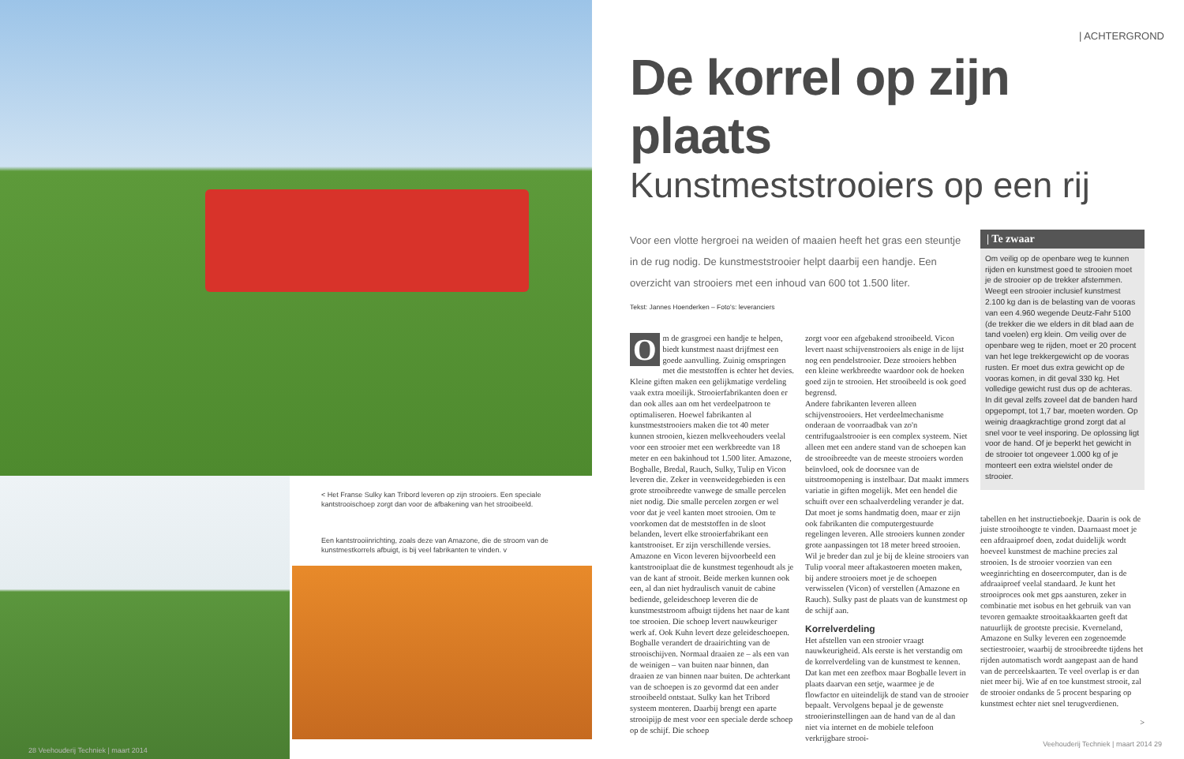28 Veehouderij Techniek | maart 2014
< Het Franse Sulky kan Tribord leveren op zijn strooiers. Een speciale kantstrooischoep zorgt dan voor de afbakening van het strooibeeld.
Een kantstrooiinrichting, zoals deze van Amazone, die de stroom van de kunstmestkorrels afbuigt, is bij veel fabrikanten te vinden. v
| ACHTERGROND
De korrel op zijn plaats
Kunstmeststrooiers op een rij
Voor een vlotte hergroei na weiden of maaien heeft het gras een steuntje in de rug nodig. De kunstmeststrooier helpt daarbij een handje. Een overzicht van strooiers met een inhoud van 600 tot 1.500 liter.
Tekst: Jannes Hoenderken – Foto's: leveranciers
Om de grasgroei een handje te helpen, biedt kunstmest naast drijfmest een goede aanvulling. Zuinig omspringen met die meststoffen is echter het devies. Kleine giften maken een gelijkmatige verdeling vaak extra moeilijk. Strooierfabrikanten doen er dan ook alles aan om het verdeelpatroon te optimaliseren. Hoewel fabrikanten al kunstmeststrooiers maken die tot 40 meter kunnen strooien, kiezen melkveehouders veelal voor een strooier met een werkbreedte van 18 meter en een bakinhoud tot 1.500 liter. Amazone, Bogballe, Bredal, Rauch, Sulky, Tulip en Vicon leveren die. Zeker in veenweidegebieden is een grote strooibreedte vanwege de smalle percelen niet nodig. Die smalle percelen zorgen er wel voor dat je veel kanten moet strooien. Om te voorkomen dat de meststoffen in de sloot belanden, levert elke strooierfabrikant een kantstrooiset. Er zijn verschillende versies. Amazone en Vicon leveren bijvoorbeeld een kantstrooiplaat die de kunstmest tegenhoudt als je van de kant af strooit. Beide merken kunnen ook een, al dan niet hydraulisch vanuit de cabine bediende, geleideschoep leveren die de kunstmeststroom afbuigt tijdens het naar de kant toe strooien. Die schoep levert nauwkeuriger werk af. Ook Kuhn levert deze geleideschoepen. Bogballe verandert de draairichting van de strooischijven. Normaal draaien ze – als een van de weinigen – van buiten naar binnen, dan draaien ze van binnen naar buiten. De achterkant van de schoepen is zo gevormd dat een ander strooibeeld ontstaat. Sulky kan het Tribord systeem monteren. Daarbij brengt een aparte strooipijp de mest voor een speciale derde schoep op de schijf. Die schoep
zorgt voor een afgebakend strooibeeld. Vicon levert naast schijvenstrooiers als enige in de lijst nog een pendelstrooier. Deze strooiers hebben een kleine werkbreedte waardoor ook de hoeken goed zijn te strooien. Het strooibeeld is ook goed begrensd.
Andere fabrikanten leveren alleen schijvenstrooiers. Het verdeelmechanisme onderaan de voorraadbak van zo'n centrifugaalstrooier is een complex systeem. Niet alleen met een andere stand van de schoepen kan de strooibreedte van de meeste strooiers worden beïnvloed, ook de doorsnee van de uitstroomopening is instelbaar. Dat maakt immers variatie in giften mogelijk. Met een hendel die schuift over een schaalverdeling verander je dat. Dat moet je soms handmatig doen, maar er zijn ook fabrikanten die computergestuurde regelingen leveren. Alle strooiers kunnen zonder grote aanpassingen tot 18 meter breed strooien. Wil je breder dan zul je bij de kleine strooiers van Tulip vooral meer aftakastoeren moeten maken, bij andere strooiers moet je de schoepen verwisselen (Vicon) of verstellen (Amazone en Rauch). Sulky past de plaats van de kunstmest op de schijf aan.
Korrelverdeling
Het afstellen van een strooier vraagt nauwkeurigheid. Als eerste is het verstandig om de korrelverdeling van de kunstmest te kennen. Dat kan met een zeefbox maar Bogballe levert in plaats daarvan een setje, waarmee je de flowfactor en uiteindelijk de stand van de strooier bepaalt. Vervolgens bepaal je de gewenste strooierinstellingen aan de hand van de al dan niet via internet en de mobiele telefoon verkrijgbare strooi-
| Te zwaar
Om veilig op de openbare weg te kunnen rijden en kunstmest goed te strooien moet je de strooier op de trekker afstemmen. Weegt een strooier inclusief kunstmest 2.100 kg dan is de belasting van de vooras van een 4.960 wegende Deutz-Fahr 5100 (de trekker die we elders in dit blad aan de tand voelen) erg klein. Om veilig over de openbare weg te rijden, moet er 20 procent van het lege trekkergewicht op de vooras rusten. Er moet dus extra gewicht op de vooras komen, in dit geval 330 kg. Het volledige gewicht rust dus op de achteras. In dit geval zelfs zoveel dat de banden hard opgepompt, tot 1,7 bar, moeten worden. Op weinig draagkrachtige grond zorgt dat al snel voor te veel insporing. De oplossing ligt voor de hand. Of je beperkt het gewicht in de strooier tot ongeveer 1.000 kg of je monteert een extra wielstel onder de strooier.
tabellen en het instructieboekje. Daarin is ook de juiste strooihoogte te vinden. Daarnaast moet je een afdraaiproef doen, zodat duidelijk wordt hoeveel kunstmest de machine precies zal strooien. Is de strooier voorzien van een weeginrichting en doseercomputer, dan is de afdraaiproef veelal standaard. Je kunt het strooiproces ook met gps aansturen, zeker in combinatie met isobus en het gebruik van van tevoren gemaakte strooitaakkaarten geeft dat natuurlijk de grootste precisie. Kverneland, Amazone en Sulky leveren een zogenoemde sectiestrooier, waarbij de strooibreedte tijdens het rijden automatisch wordt aangepast aan de hand van de perceelskaarten. Te veel overlap is er dan niet meer bij. Wie af en toe kunstmest strooit, zal de strooier ondanks de 5 procent besparing op kunstmest echter niet snel terugverdienen.
>
Veehouderij Techniek | maart 2014 29